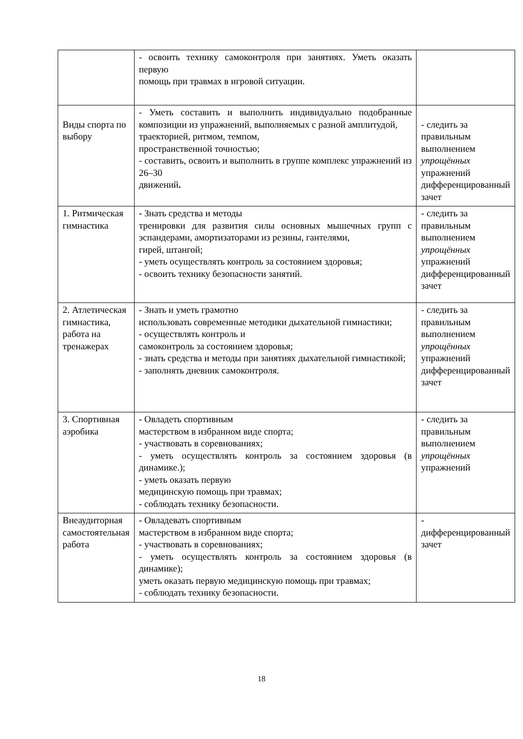| | - освоить технику самоконтроля при занятиях. Уметь оказать первую помощь при травмах в игровой ситуации. | |
| Виды спорта по выбору | - Уметь составить и выполнить индивидуально подобранные композиции из упражнений, выполняемых с разной амплитудой, траекторией, ритмом, темпом, пространственной точностью; - составить, освоить и выполнить в группе комплекс упражнений из 26–30 движений . | - следить за правильным выполнением упрощённых упражнений дифференцированный зачет |
| 1. Ритмическая гимнастика | - Знать средства и методы тренировки для развития силы основных мышечных групп с эспандерами, амортизаторами из резины, гантелями, гирей, штангой; - уметь осуществлять контроль за состоянием здоровья; - освоить технику безопасности занятий. | - следить за правильным выполнением упрощённых упражнений дифференцированный зачет |
| 2. Атлетическая гимнастика, работа на тренажерах | - Знать и уметь грамотно использовать современные методики дыхательной гимнастики; - осуществлять контроль и самоконтроль за состоянием здоровья; - знать средства и методы при занятиях дыхательной гимнастикой; - заполнять дневник самоконтроля. | - следить за правильным выполнением упрощённых упражнений дифференцированный зачет |
| 3. Спортивная аэробика | - Овладеть спортивным мастерством в избранном виде спорта; - участвовать в соревнованиях; - уметь осуществлять контроль за состоянием здоровья (в динамике.); - уметь оказать первую медицинскую помощь при травмах; - соблюдать технику безопасности. | - следить за правильным выполнением упрощённых упражнений |
| Внеаудиторная самостоятельная работа | - Овладевать спортивным мастерством в избранном виде спорта; - участвовать в соревнованиях; - уметь осуществлять контроль за состоянием здоровья (в динамике); уметь оказать первую медицинскую помощь при травмах; - соблюдать технику безопасности. | - дифференцированный зачет |
18